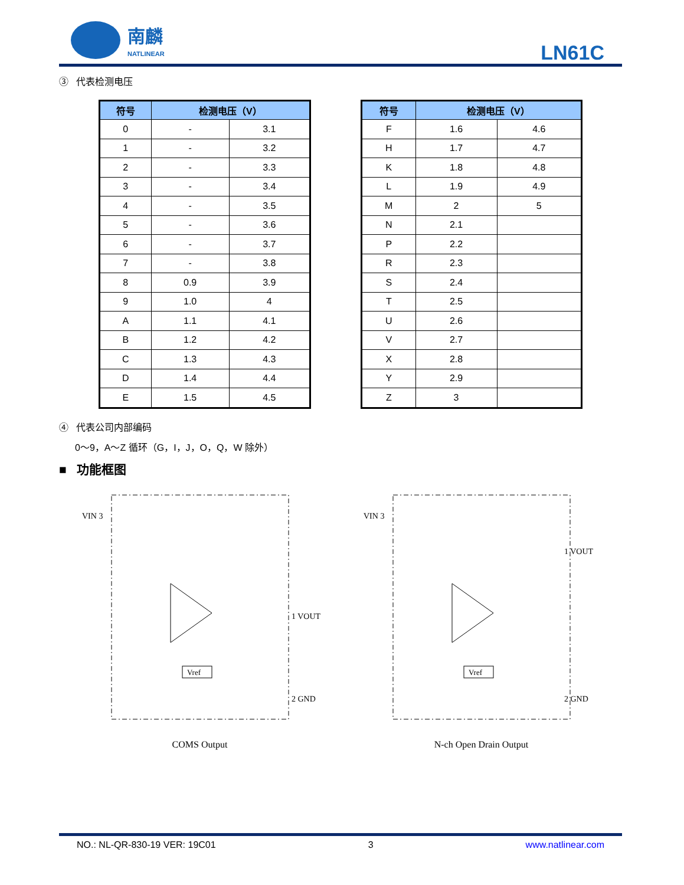南麟
NATLINEAR
LN61C
③ 代表检测电压
| 符号 | 检测电压（V） | |
| --- | --- | --- |
| 0 | - | 3.1 |
| 1 | - | 3.2 |
| 2 | - | 3.3 |
| 3 | - | 3.4 |
| 4 | - | 3.5 |
| 5 | - | 3.6 |
| 6 | - | 3.7 |
| 7 | - | 3.8 |
| 8 | 0.9 | 3.9 |
| 9 | 1.0 | 4 |
| A | 1.1 | 4.1 |
| B | 1.2 | 4.2 |
| C | 1.3 | 4.3 |
| D | 1.4 | 4.4 |
| E | 1.5 | 4.5 |
| 符号 | 检测电压（V） | |
| --- | --- | --- |
| F | 1.6 | 4.6 |
| H | 1.7 | 4.7 |
| K | 1.8 | 4.8 |
| L | 1.9 | 4.9 |
| M | 2 | 5 |
| N | 2.1 | |
| P | 2.2 | |
| R | 2.3 | |
| S | 2.4 | |
| T | 2.5 | |
| U | 2.6 | |
| V | 2.7 | |
| X | 2.8 | |
| Y | 2.9 | |
| Z | 3 | |
④ 代表公司内部编码
0～9，A～Z 循环（G，I，J，O，Q，W 除外）
■ 功能框图
VIN 3
1 VOUT
2 GND
Vref
COMS Output
VIN 3
1 VOUT
2 GND
Vref
N-ch Open Drain Output
NO.: NL-QR-830-19 VER: 19C01 3 www.natlinear.com